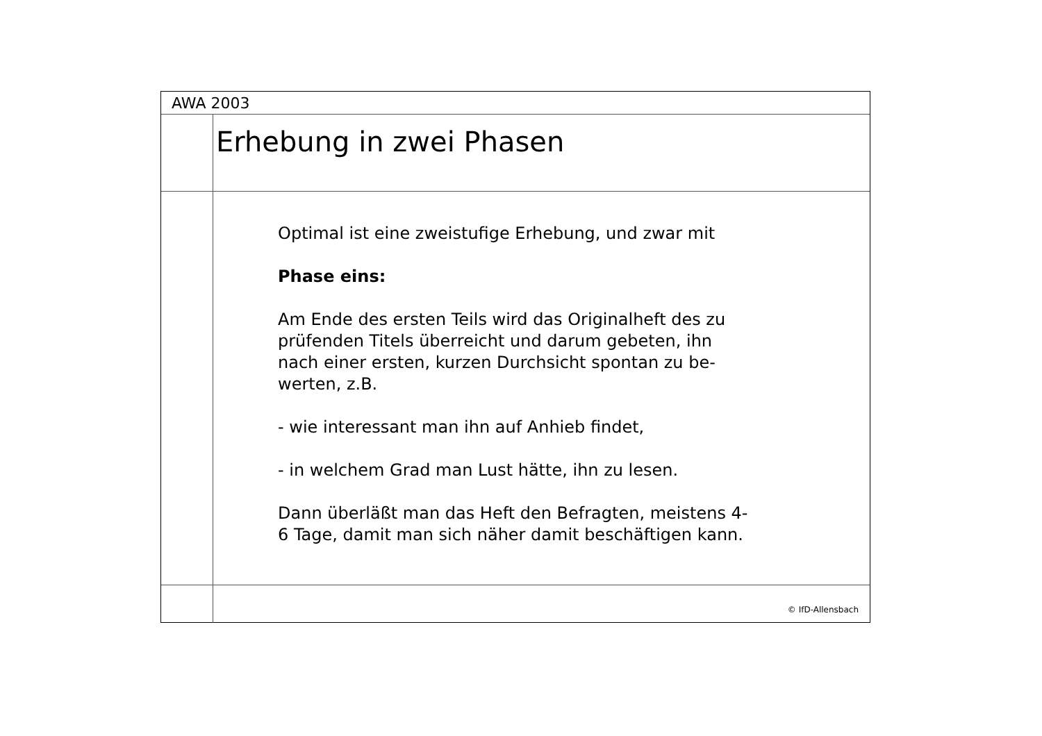AWA 2003
Erhebung in zwei Phasen
Optimal ist eine zweistufige Erhebung, und zwar mit
Phase eins:
Am Ende des ersten Teils wird das Originalheft des zu prüfenden Titels überreicht und darum gebeten, ihn nach einer ersten, kurzen Durchsicht spontan zu be-werten, z.B.
- wie interessant man ihn auf Anhieb findet,
- in welchem Grad man Lust hätte, ihn zu lesen.
Dann überläßt man das Heft den Befragten, meistens 4-6 Tage, damit man sich näher damit beschäftigen kann.
© IfD-Allensbach